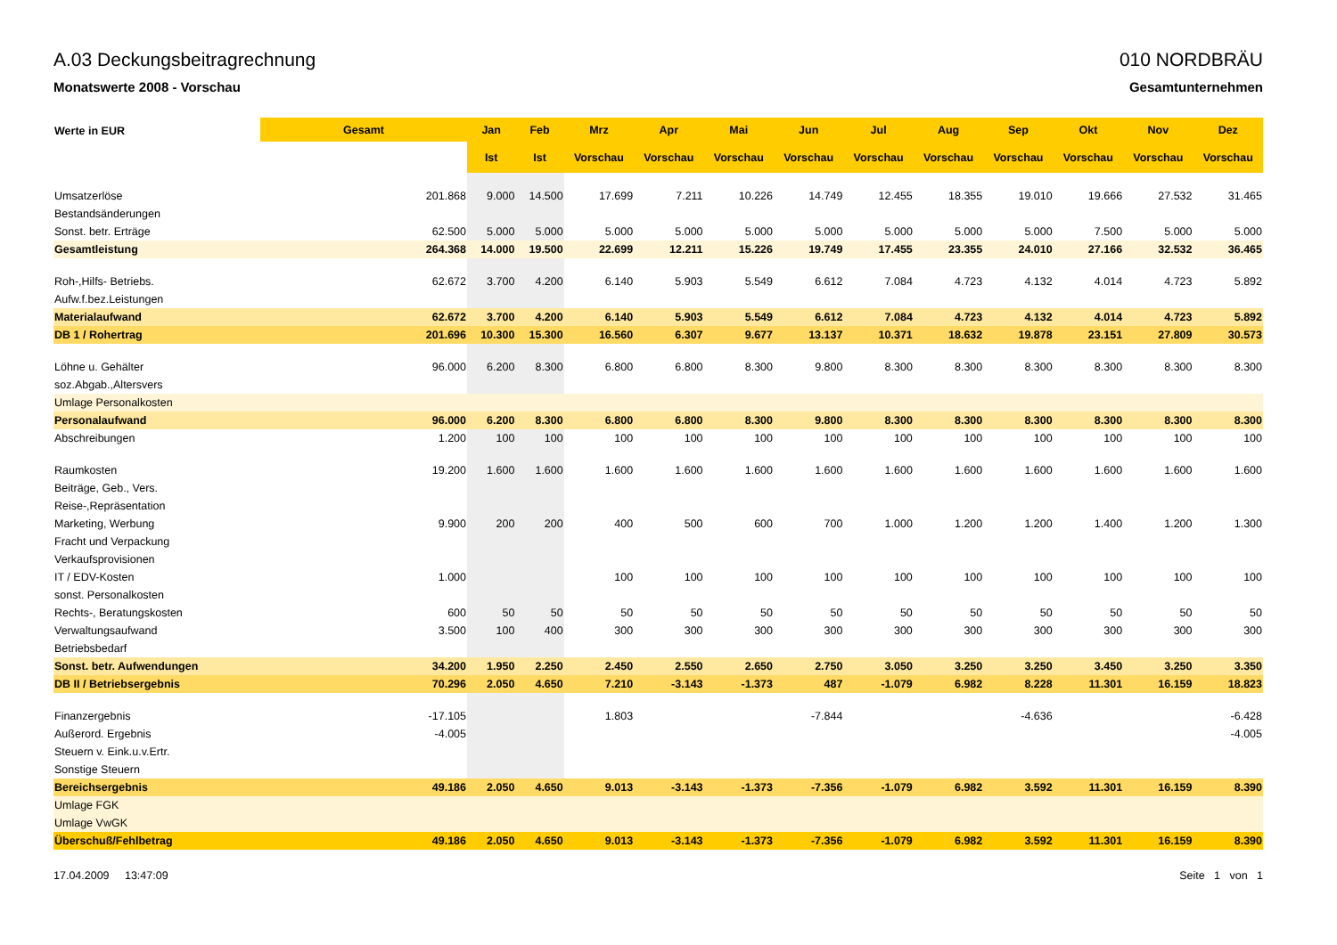A.03 Deckungsbeitragrechnung
Monatswerte 2008 - Vorschau
010 NORDBRÄU
Gesamtunternehmen
| Werte in EUR | Gesamt | Jan | Feb | Mrz | Apr | Mai | Jun | Jul | Aug | Sep | Okt | Nov | Dez |
| --- | --- | --- | --- | --- | --- | --- | --- | --- | --- | --- | --- | --- | --- |
| | | Ist | Ist | Vorschau | Vorschau | Vorschau | Vorschau | Vorschau | Vorschau | Vorschau | Vorschau | Vorschau | Vorschau |
| Umsatzerlöse | 201.868 | 9.000 | 14.500 | 17.699 | 7.211 | 10.226 | 14.749 | 12.455 | 18.355 | 19.010 | 19.666 | 27.532 | 31.465 |
| Bestandsänderungen | | | | | | | | | | | | | |
| Sonst. betr. Erträge | 62.500 | 5.000 | 5.000 | 5.000 | 5.000 | 5.000 | 5.000 | 5.000 | 5.000 | 5.000 | 7.500 | 5.000 | 5.000 |
| Gesamtleistung | 264.368 | 14.000 | 19.500 | 22.699 | 12.211 | 15.226 | 19.749 | 17.455 | 23.355 | 24.010 | 27.166 | 32.532 | 36.465 |
| Roh-,Hilfs- Betriebs. | 62.672 | 3.700 | 4.200 | 6.140 | 5.903 | 5.549 | 6.612 | 7.084 | 4.723 | 4.132 | 4.014 | 4.723 | 5.892 |
| Aufw.f.bez.Leistungen | | | | | | | | | | | | | |
| Materialaufwand | 62.672 | 3.700 | 4.200 | 6.140 | 5.903 | 5.549 | 6.612 | 7.084 | 4.723 | 4.132 | 4.014 | 4.723 | 5.892 |
| DB 1 / Rohertrag | 201.696 | 10.300 | 15.300 | 16.560 | 6.307 | 9.677 | 13.137 | 10.371 | 18.632 | 19.878 | 23.151 | 27.809 | 30.573 |
| Löhne u. Gehälter | 96.000 | 6.200 | 8.300 | 6.800 | 6.800 | 8.300 | 9.800 | 8.300 | 8.300 | 8.300 | 8.300 | 8.300 | 8.300 |
| soz.Abgab.,Altersvers | | | | | | | | | | | | | |
| Umlage Personalkosten | | | | | | | | | | | | | |
| Personalaufwand | 96.000 | 6.200 | 8.300 | 6.800 | 6.800 | 8.300 | 9.800 | 8.300 | 8.300 | 8.300 | 8.300 | 8.300 | 8.300 |
| Abschreibungen | 1.200 | 100 | 100 | 100 | 100 | 100 | 100 | 100 | 100 | 100 | 100 | 100 | 100 |
| Raumkosten | 19.200 | 1.600 | 1.600 | 1.600 | 1.600 | 1.600 | 1.600 | 1.600 | 1.600 | 1.600 | 1.600 | 1.600 | 1.600 |
| Beiträge, Geb., Vers. | | | | | | | | | | | | | |
| Reise-,Repräsentation | | | | | | | | | | | | | |
| Marketing, Werbung | 9.900 | 200 | 200 | 400 | 500 | 600 | 700 | 1.000 | 1.200 | 1.200 | 1.400 | 1.200 | 1.300 |
| Fracht und Verpackung | | | | | | | | | | | | | |
| Verkaufsprovisionen | | | | | | | | | | | | | |
| IT / EDV-Kosten | 1.000 | | | 100 | 100 | 100 | 100 | 100 | 100 | 100 | 100 | 100 | 100 |
| sonst. Personalkosten | | | | | | | | | | | | | |
| Rechts-, Beratungskosten | 600 | 50 | 50 | 50 | 50 | 50 | 50 | 50 | 50 | 50 | 50 | 50 | 50 |
| Verwaltungsaufwand | 3.500 | 100 | 400 | 300 | 300 | 300 | 300 | 300 | 300 | 300 | 300 | 300 | 300 |
| Betriebsbedarf | | | | | | | | | | | | | |
| Sonst. betr. Aufwendungen | 34.200 | 1.950 | 2.250 | 2.450 | 2.550 | 2.650 | 2.750 | 3.050 | 3.250 | 3.250 | 3.450 | 3.250 | 3.350 |
| DB II / Betriebsergebnis | 70.296 | 2.050 | 4.650 | 7.210 | -3.143 | -1.373 | 487 | -1.079 | 6.982 | 8.228 | 11.301 | 16.159 | 18.823 |
| Finanzergebnis | -17.105 | | | 1.803 | | | -7.844 | | | -4.636 | | | -6.428 |
| Außerord. Ergebnis | -4.005 | | | | | | | | | | | | -4.005 |
| Steuern v. Eink.u.v.Ertr. | | | | | | | | | | | | | |
| Sonstige Steuern | | | | | | | | | | | | | |
| Bereichsergebnis | 49.186 | 2.050 | 4.650 | 9.013 | -3.143 | -1.373 | -7.356 | -1.079 | 6.982 | 3.592 | 11.301 | 16.159 | 8.390 |
| Umlage FGK | | | | | | | | | | | | | |
| Umlage VwGK | | | | | | | | | | | | | |
| Überschuß/Fehlbetrag | 49.186 | 2.050 | 4.650 | 9.013 | -3.143 | -1.373 | -7.356 | -1.079 | 6.982 | 3.592 | 11.301 | 16.159 | 8.390 |
17.04.2009 13:47:09 Seite 1 von 1